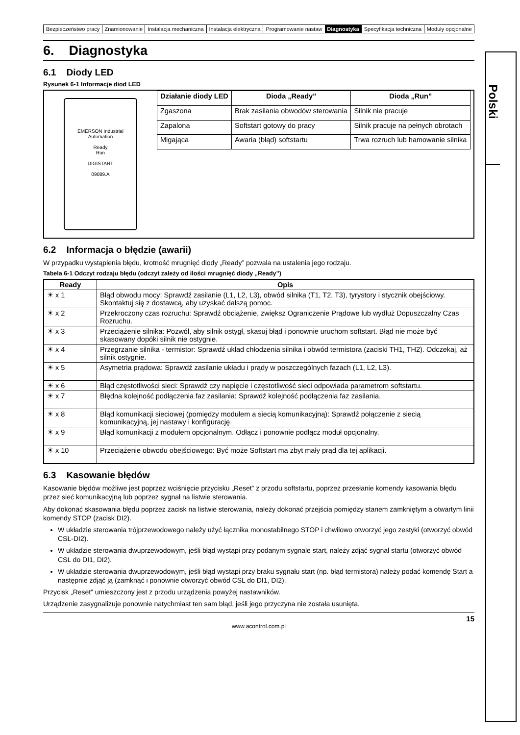| Bezpieczeństwo pracy | Znamionowanie | Instalacja mechaniczna | Instalacja elektryczna | Programowanie nastaw | Diagnostyka | Specyfikacja techniczna | Moduły opcjonalne |
6. Diagnostyka
6.1 Diody LED
Rysunek 6-1 Informacje diod LED
EMERSON Industrial Automation
Ready
Run
DIGISTART
09089.A
| Działanie diody LED | Dioda „Ready” | Dioda „Run” |
| --- | --- | --- |
| Zgaszona | Brak zasilania obwodów sterowania | Silnik nie pracuje |
| Zapalona | Softstart gotowy do pracy | Silnik pracuje na pełnych obrotach |
| Migająca | Awaria (błąd) softstartu | Trwa rozruch lub hamowanie silnika |
6.2 Informacja o błędzie (awarii)
W przypadku wystąpienia błędu, krotność mrugnięć diody „Ready” pozwala na ustalenia jego rodzaju.
Tabela 6-1 Odczyt rodzaju błędu (odczyt zależy od ilości mrugnięć diody „Ready”)
| Ready | Opis |
| --- | --- |
| ☀ x 1 | Błąd obwodu mocy: Sprawdź zasilanie (L1, L2, L3), obwód silnika (T1, T2, T3), tyrystory i stycznik obejściowy. Skontaktuj się z dostawcą, aby uzyskać dalszą pomoc. |
| ☀ x 2 | Przekroczony czas rozruchu: Sprawdź obciążenie, zwiększ Ograniczenie Prądowe lub wydłuż Dopuszczalny Czas Rozruchu. |
| ☀ x 3 | Przeciążenie silnika: Pozwól, aby silnik ostygł, skasuj błąd i ponownie uruchom softstart. Błąd nie może być skasowany dopóki silnik nie ostygnie. |
| ☀ x 4 | Przegrzanie silnika - termistor: Sprawdź układ chłodzenia silnika i obwód termistora (zaciski TH1, TH2). Odczekaj, aż silnik ostygnie. |
| ☀ x 5 | Asymetria prądowa: Sprawdź zasilanie układu i prądy w poszczególnych fazach (L1, L2, L3). |
| ☀ x 6 | Błąd częstotliwości sieci: Sprawdź czy napięcie i częstotliwość sieci odpowiada parametrom softstartu. |
| ☀ x 7 | Błędna kolejność podłączenia faz zasilania: Sprawdź kolejność podłączenia faz zasilania. |
| ☀ x 8 | Błąd komunikacji sieciowej (pomiędzy modułem a siecią komunikacyjną): Sprawdź połączenie z siecią komunikacyjną, jej nastawy i konfigurację. |
| ☀ x 9 | Błąd komunikacji z modułem opcjonalnym. Odłącz i ponownie podłącz moduł opcjonalny. |
| ☀ x 10 | Przeciążenie obwodu obejściowego: Być może Softstart ma zbyt mały prąd dla tej aplikacji. |
6.3 Kasowanie błędów
Kasowanie błędów możliwe jest poprzez wciśnięcie przycisku „Reset” z przodu softstartu, poprzez przesłanie komendy kasowania błędu przez sieć komunikacyjną lub poprzez sygnał na listwie sterowania.
Aby dokonać skasowania błędu poprzez zacisk na listwie sterowania, należy dokonać przejścia pomiędzy stanem zamkniętym a otwartym linii komendy STOP (zacisk DI2).
W układzie sterowania trójprzewodowego należy użyć łącznika monostabilnego STOP i chwilowo otworzyć jego zestyki (otworzyć obwód CSL-DI2).
W układzie sterowania dwuprzewodowym, jeśli błąd wystąpi przy podanym sygnale start, należy zdjąć sygnał startu (otworzyć obwód CSL do DI1, DI2).
W układzie sterowania dwuprzewodowym, jeśli błąd wystąpi przy braku sygnału start (np. błąd termistora) należy podać komendę Start a następnie zdjąć ją (zamknąć i ponownie otworzyć obwód CSL do DI1, DI2).
Przycisk „Reset” umieszczony jest z przodu urządzenia powyżej nastawników.
Urządzenie zasygnalizuje ponownie natychmiast ten sam błąd, jeśli jego przyczyna nie została usunięta.
15
www.acontrol.com.pl
Polski